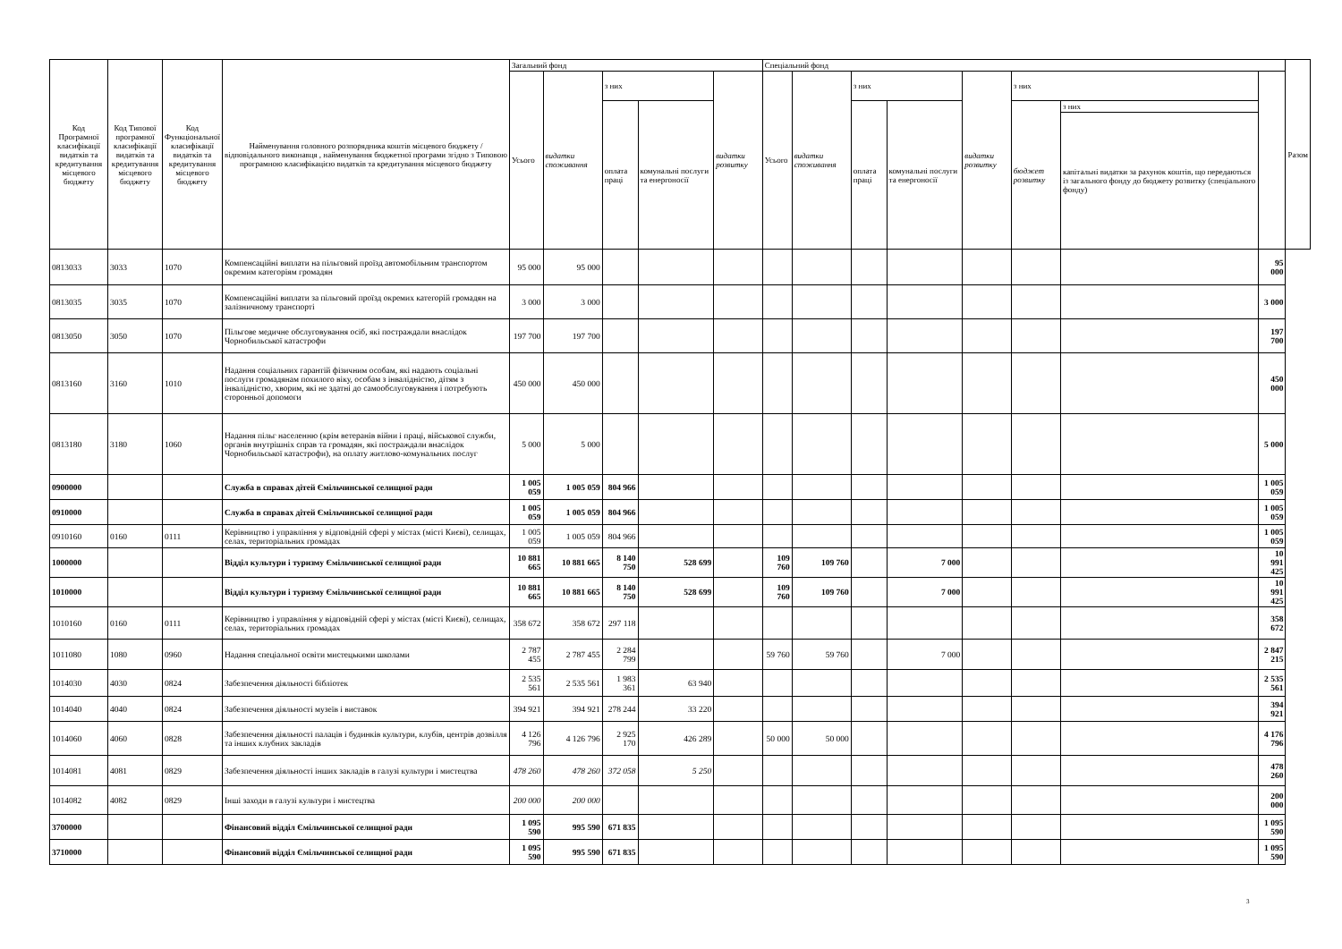| Код Програмної класифікації видатків та кредитування місцевого бюджету | Код Типової програмної класифікації видатків та кредитування місцевого бюджету | Код Функціональної класифікації видатків та кредитування місцевого бюджету | Найменування головного розпорядника коштів місцевого бюджету / відповідального виконавця , найменування бюджетної програми згідно з Типовою програмною класифікацією видатків та кредитування місцевого бюджету | Загальний фонд | | | | | Спеціальний фонд | | | | | | | | Разом |
| --- | --- | --- | --- | --- | --- | --- | --- | --- | --- | --- | --- | --- | --- | --- | --- | --- | --- |
| | | | | Усього | видатки споживання | з них | | видатки розвитку | Усього | видатки споживання | з них | | видатки розвитку | з них | | | |
| | | | | | | оплата праці | комунальні послуги та енергоносії | | | | оплата праці | комунальні послуги та енергоносії | | бюджет розвитку | з них | | |
| | | | | | | | | | | | | | | | капітальні видатки за рахунок коштів, що передаються із загального фонду до бюджету розвитку (спеціального фонду) | | |
| 0813033 | 3033 | 1070 | Компенсаційні виплати на пільговий проїзд автомобільним транспортом окремим категоріям громадян | 95 000 | 95 000 | | | | | | | | | | | 95 000 | |
| 0813035 | 3035 | 1070 | Компенсаційні виплати за пільговий проїзд окремих категорій громадян на залізничному транспорті | 3 000 | 3 000 | | | | | | | | | | | 3 000 | |
| 0813050 | 3050 | 1070 | Пільгове медичне обслуговування осіб, які постраждали внаслідок Чорнобильської катастрофи | 197 700 | 197 700 | | | | | | | | | | | 197 700 | |
| 0813160 | 3160 | 1010 | Надання соціальних гарантій фізичним особам, які надають соціальні послуги громадянам похилого віку, особам з інвалідністю, дітям з інвалідністю, хворим, які не здатні до самообслуговування і потребують сторонньої допомоги | 450 000 | 450 000 | | | | | | | | | | | 450 000 | |
| 0813180 | 3180 | 1060 | Надання пільг населенню (крім ветеранів війни і праці, військової служби, органів внутрішніх справ та громадян, які постраждали внаслідок Чорнобильської катастрофи), на оплату житлово-комунальних послуг | 5 000 | 5 000 | | | | | | | | | | | 5 000 | |
| 0900000 | | | Служба в справах дітей Ємільчинської селищної ради | 1 005 059 | 1 005 059 | 804 966 | | | | | | | | | | 1 005 059 | |
| 0910000 | | | Служба в справах дітей Ємільчинської селищної ради | 1 005 059 | 1 005 059 | 804 966 | | | | | | | | | | 1 005 059 | |
| 0910160 | 0160 | 0111 | Керівництво і управління у відповідній сфері у містах (місті Києві), селищах, селах, територіальних громадах | 1 005 059 | 1 005 059 | 804 966 | | | | | | | | | | 1 005 059 | |
| 1000000 | | | Відділ культури і туризму Ємільчинської селищної ради | 10 881 665 | 10 881 665 | 8 140 750 | 528 699 | | 109 760 | 109 760 | | 7 000 | | | | 10 991 425 | |
| 1010000 | | | Відділ культури і туризму Ємільчинської селищної ради | 10 881 665 | 10 881 665 | 8 140 750 | 528 699 | | 109 760 | 109 760 | | 7 000 | | | | 10 991 425 | |
| 1010160 | 0160 | 0111 | Керівництво і управління у відповідній сфері у містах (місті Києві), селищах, селах, територіальних громадах | 358 672 | 358 672 | 297 118 | | | | | | | | | | 358 672 | |
| 1011080 | 1080 | 0960 | Надання спеціальної освіти мистецькими школами | 2 787 455 | 2 787 455 | 2 284 799 | | | 59 760 | 59 760 | | 7 000 | | | | 2 847 215 | |
| 1014030 | 4030 | 0824 | Забезпечення діяльності бібліотек | 2 535 561 | 2 535 561 | 1 983 361 | 63 940 | | | | | | | | | 2 535 561 | |
| 1014040 | 4040 | 0824 | Забезпечення діяльності музеїв і виставок | 394 921 | 394 921 | 278 244 | 33 220 | | | | | | | | | 394 921 | |
| 1014060 | 4060 | 0828 | Забезпечення діяльності палаців і будинків культури, клубів, центрів дозвілля та інших клубних закладів | 4 126 796 | 4 126 796 | 2 925 170 | 426 289 | | 50 000 | 50 000 | | | | | | 4 176 796 | |
| 1014081 | 4081 | 0829 | Забезпечення діяльності інших закладів в галузі культури і мистецтва | 478 260 | 478 260 | 372 058 | 5 250 | | | | | | | | | 478 260 | |
| 1014082 | 4082 | 0829 | Інші заходи в галузі культури і мистецтва | 200 000 | 200 000 | | | | | | | | | | | 200 000 | |
| 3700000 | | | Фінансовий відділ Ємільчинської селищної ради | 1 095 590 | 995 590 | 671 835 | | | | | | | | | | 1 095 590 | |
| 3710000 | | | Фінансовий відділ Ємільчинської селищної ради | 1 095 590 | 995 590 | 671 835 | | | | | | | | | | 1 095 590 | |
3